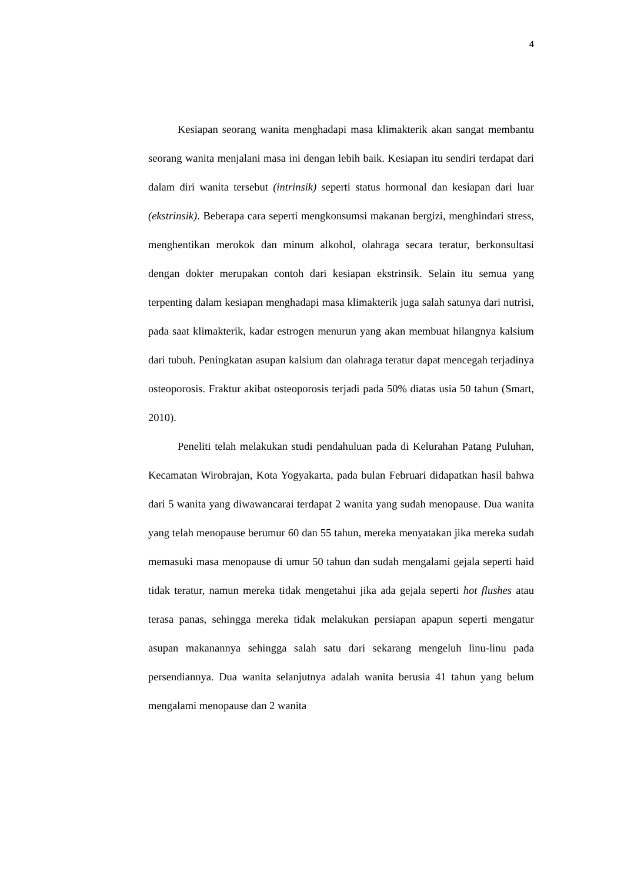4
Kesiapan seorang wanita menghadapi masa klimakterik akan sangat membantu seorang wanita menjalani masa ini dengan lebih baik. Kesiapan itu sendiri terdapat dari dalam diri wanita tersebut (intrinsik) seperti status hormonal dan kesiapan dari luar (ekstrinsik). Beberapa cara seperti mengkonsumsi makanan bergizi, menghindari stress, menghentikan merokok dan minum alkohol, olahraga secara teratur, berkonsultasi dengan dokter merupakan contoh dari kesiapan ekstrinsik. Selain itu semua yang terpenting dalam kesiapan menghadapi masa klimakterik juga salah satunya dari nutrisi, pada saat klimakterik, kadar estrogen menurun yang akan membuat hilangnya kalsium dari tubuh. Peningkatan asupan kalsium dan olahraga teratur dapat mencegah terjadinya osteoporosis. Fraktur akibat osteoporosis terjadi pada 50% diatas usia 50 tahun (Smart, 2010).
Peneliti telah melakukan studi pendahuluan pada di Kelurahan Patang Puluhan, Kecamatan Wirobrajan, Kota Yogyakarta, pada bulan Februari didapatkan hasil bahwa dari 5 wanita yang diwawancarai terdapat 2 wanita yang sudah menopause. Dua wanita yang telah menopause berumur 60 dan 55 tahun, mereka menyatakan jika mereka sudah memasuki masa menopause di umur 50 tahun dan sudah mengalami gejala seperti haid tidak teratur, namun mereka tidak mengetahui jika ada gejala seperti hot flushes atau terasa panas, sehingga mereka tidak melakukan persiapan apapun seperti mengatur asupan makanannya sehingga salah satu dari sekarang mengeluh linu-linu pada persendiannya. Dua wanita selanjutnya adalah wanita berusia 41 tahun yang belum mengalami menopause dan 2 wanita